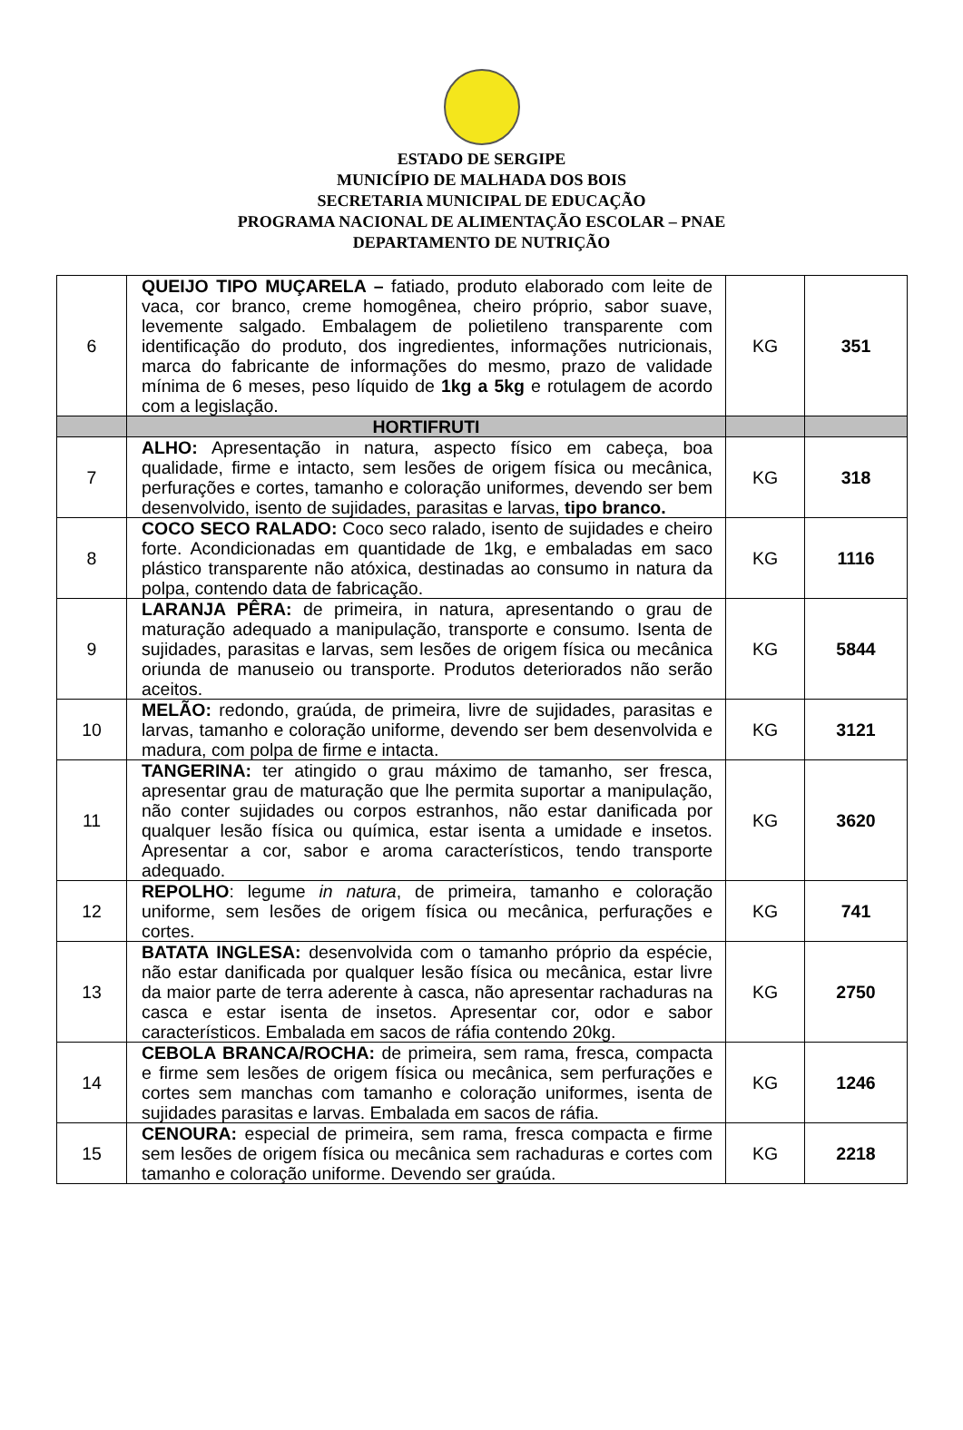ESTADO DE SERGIPE
MUNICÍPIO DE MALHADA DOS BOIS
SECRETARIA MUNICIPAL DE EDUCAÇÃO
PROGRAMA NACIONAL DE ALIMENTAÇÃO ESCOLAR – PNAE
DEPARTAMENTO DE NUTRIÇÃO
| 6 | QUEIJO TIPO MUÇARELA – fatiado, produto elaborado com leite de vaca, cor branco, creme homogênea, cheiro próprio, sabor suave, levemente salgado. Embalagem de polietileno transparente com identificação do produto, dos ingredientes, informações nutricionais, marca do fabricante de informações do mesmo, prazo de validade mínima de 6 meses, peso líquido de 1kg a 5kg e rotulagem de acordo com a legislação. | KG | 351 |
| | HORTIFRUTI | | |
| 7 | ALHO: Apresentação in natura, aspecto físico em cabeça, boa qualidade, firme e intacto, sem lesões de origem física ou mecânica, perfurações e cortes, tamanho e coloração uniformes, devendo ser bem desenvolvido, isento de sujidades, parasitas e larvas, tipo branco. | KG | 318 |
| 8 | COCO SECO RALADO: Coco seco ralado, isento de sujidades e cheiro forte. Acondicionadas em quantidade de 1kg, e embaladas em saco plástico transparente não atóxica, destinadas ao consumo in natura da polpa, contendo data de fabricação. | KG | 1116 |
| 9 | LARANJA PÊRA: de primeira, in natura, apresentando o grau de maturação adequado a manipulação, transporte e consumo. Isenta de sujidades, parasitas e larvas, sem lesões de origem física ou mecânica oriunda de manuseio ou transporte. Produtos deteriorados não serão aceitos. | KG | 5844 |
| 10 | MELÃO: redondo, graúda, de primeira, livre de sujidades, parasitas e larvas, tamanho e coloração uniforme, devendo ser bem desenvolvida e madura, com polpa de firme e intacta. | KG | 3121 |
| 11 | TANGERINA: ter atingido o grau máximo de tamanho, ser fresca, apresentar grau de maturação que lhe permita suportar a manipulação, não conter sujidades ou corpos estranhos, não estar danificada por qualquer lesão física ou química, estar isenta a umidade e insetos. Apresentar a cor, sabor e aroma característicos, tendo transporte adequado. | KG | 3620 |
| 12 | REPOLHO : legume in natura , de primeira, tamanho e coloração uniforme, sem lesões de origem física ou mecânica, perfurações e cortes. | KG | 741 |
| 13 | BATATA INGLESA: desenvolvida com o tamanho próprio da espécie, não estar danificada por qualquer lesão física ou mecânica, estar livre da maior parte de terra aderente à casca, não apresentar rachaduras na casca e estar isenta de insetos. Apresentar cor, odor e sabor característicos. Embalada em sacos de ráfia contendo 20kg. | KG | 2750 |
| 14 | CEBOLA BRANCA/ROCHA: de primeira, sem rama, fresca, compacta e firme sem lesões de origem física ou mecânica, sem perfurações e cortes sem manchas com tamanho e coloração uniformes, isenta de sujidades parasitas e larvas. Embalada em sacos de ráfia. | KG | 1246 |
| 15 | CENOURA: especial de primeira, sem rama, fresca compacta e firme sem lesões de origem física ou mecânica sem rachaduras e cortes com tamanho e coloração uniforme. Devendo ser graúda. | KG | 2218 |